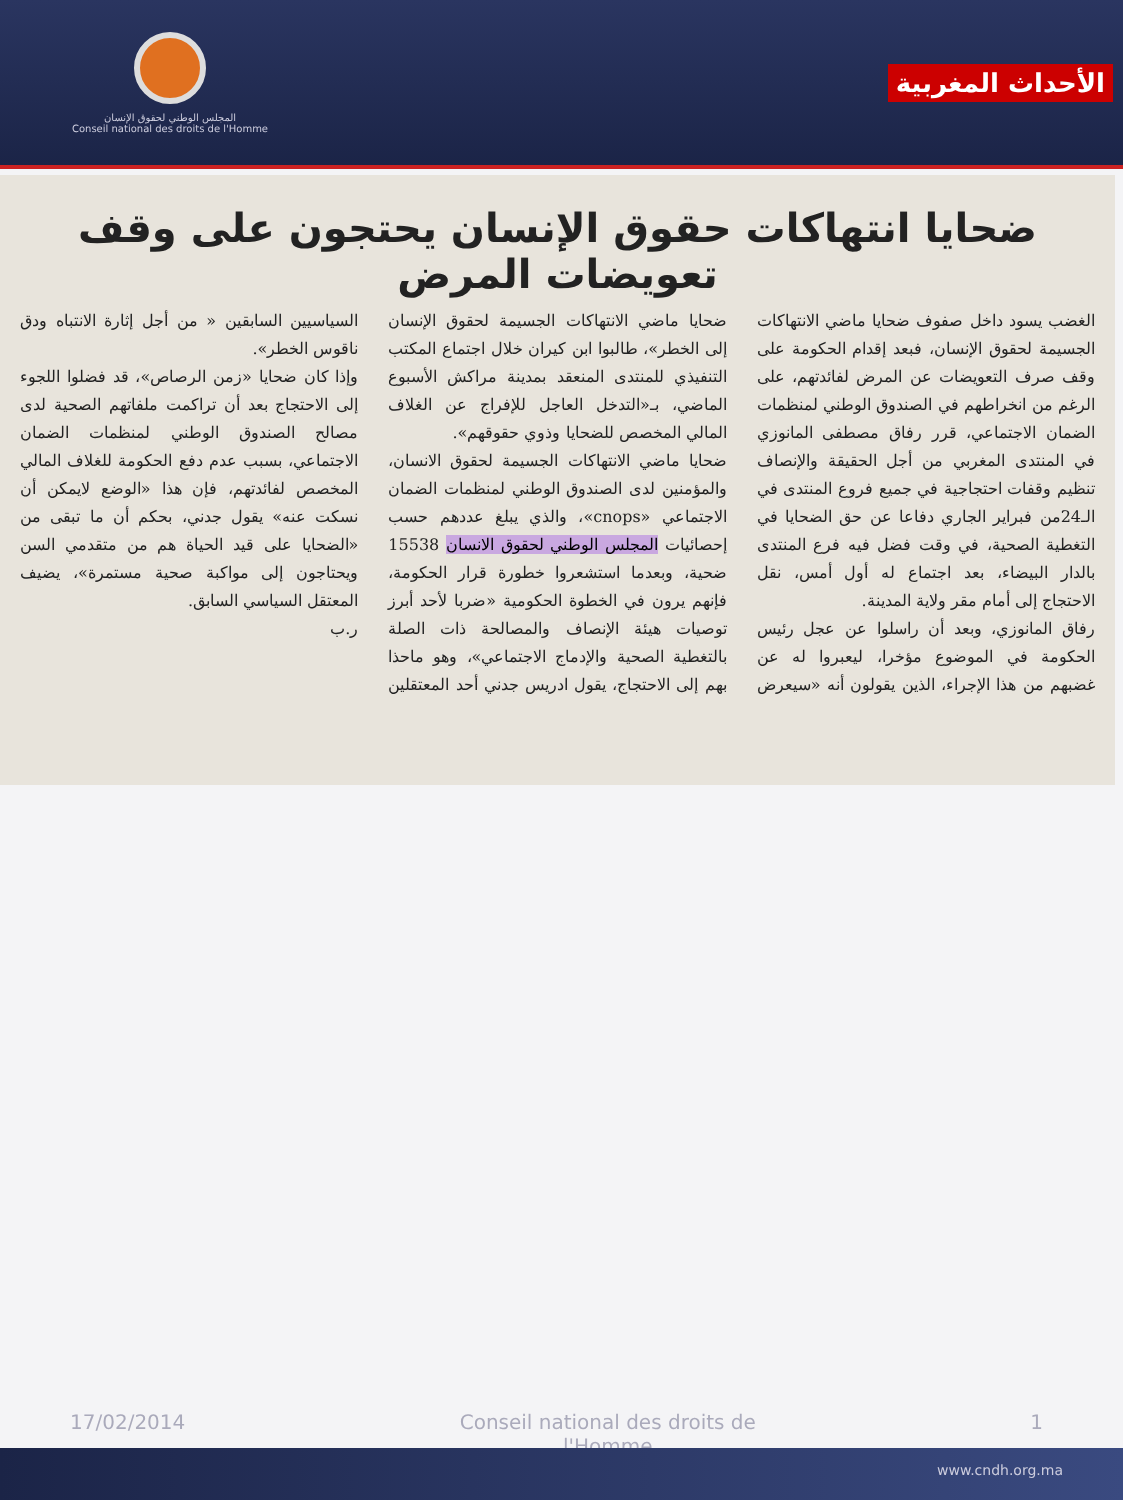المجلس الوطني لحقوق الإنسان
Conseil national des droits de l'Homme
الأحداث المغربية
ضحايا انتهاكات حقوق الإنسان يحتجون على وقف تعويضات المرض
الغضب يسود داخل صفوف ضحايا ماضي الانتهاكات الجسيمة لحقوق الإنسان، فبعد إقدام الحكومة على وقف صرف التعويضات عن المرض لفائدتهم، على الرغم من انخراطهم في الصندوق الوطني لمنظمات الضمان الاجتماعي، قرر رفاق مصطفى المانوزي في المنتدى المغربي من أجل الحقيقة والإنصاف تنظيم وقفات احتجاجية في جميع فروع المنتدى في الـ24من فبراير الجاري دفاعا عن حق الضحايا في التغطية الصحية، في وقت فضل فيه فرع المنتدى بالدار البيضاء، بعد اجتماع له أول أمس، نقل الاحتجاج إلى أمام مقر ولاية المدينة.
رفاق المانوزي، وبعد أن راسلوا عن عجل رئيس الحكومة في الموضوع مؤخرا، ليعبروا له عن غضبهم من هذا الإجراء، الذين يقولون أنه «سيعرض ضحايا ماضي الانتهاكات الجسيمة لحقوق الإنسان إلى الخطر»، طالبوا ابن كيران خلال اجتماع المكتب التنفيذي للمنتدى المنعقد بمدينة مراكش الأسبوع الماضي، بـ«التدخل العاجل للإفراج عن الغلاف المالي المخصص للضحايا وذوي حقوقهم».
ضحايا ماضي الانتهاكات الجسيمة لحقوق الانسان، والمؤمنين لدى الصندوق الوطني لمنظمات الضمان الاجتماعي «cnops»، والذي يبلغ عددهم حسب إحصائيات المجلس الوطني لحقوق الانسان 15538 ضحية، وبعدما استشعروا خطورة قرار الحكومة، فإنهم يرون في الخطوة الحكومية «ضربا لأحد أبرز توصيات هيئة الإنصاف والمصالحة ذات الصلة بالتغطية الصحية والإدماج الاجتماعي»، وهو ماحذا بهم إلى الاحتجاج، يقول ادريس جدني أحد المعتقلين السياسيين السابقين « من أجل إثارة الانتباه ودق ناقوس الخطر».
وإذا كان ضحايا «زمن الرصاص»، قد فضلوا اللجوء إلى الاحتجاج بعد أن تراكمت ملفاتهم الصحية لدى مصالح الصندوق الوطني لمنظمات الضمان الاجتماعي، بسبب عدم دفع الحكومة للغلاف المالي المخصص لفائدتهم، فإن هذا «الوضع لايمكن أن نسكت عنه» يقول جدني، بحكم أن ما تبقى من «الضحايا على قيد الحياة هم من متقدمي السن ويحتاجون إلى مواكبة صحية مستمرة»، يضيف المعتقل السياسي السابق.
ر.ب
17/02/2014 Conseil national des droits de
l'Homme 1
www.cndh.org.ma